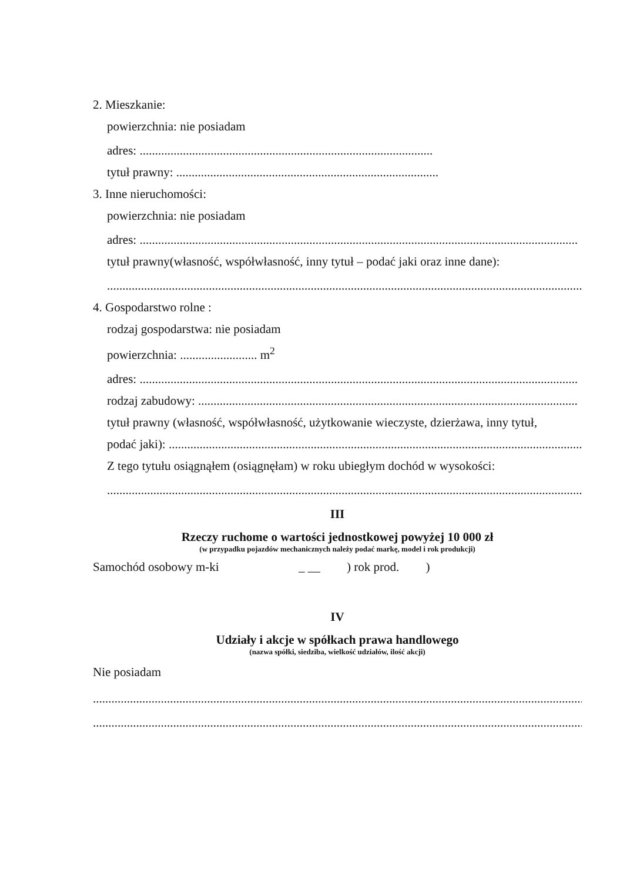2. Mieszkanie:
powierzchnia: nie posiadam
adres: ...............................................................................................
tytuł prawny: .....................................................................................
3. Inne nieruchomości:
powierzchnia: nie posiadam
adres: ..............................................................................................................................................
tytuł prawny(własność, współwłasność, inny tytuł – podać jaki oraz inne dane):
..........................................................................................................................................................
4. Gospodarstwo rolne :
rodzaj gospodarstwa: nie posiadam
powierzchnia: ......................... m<sup>2</sup>
adres: ..............................................................................................................................................
rodzaj zabudowy: ...........................................................................................................................
tytuł prawny (własność, współwłasność, użytkowanie wieczyste, dzierżawa, inny tytuł,
podać jaki): ......................................................................................................................................
Z tego tytułu osiągnąłem (osiągnęłam) w roku ubiegłym dochód w wysokości:
..........................................................................................................................................................
III
Rzeczy ruchome o wartości jednostkowej powyżej 10 000 zł
(w przypadku pojazdów mechanicznych należy podać markę, model i rok produkcji)
Samochód osobowy m-ki _ __ ) rok prod. )
IV
Udziały i akcje w spółkach prawa handlowego
(nazwa spółki, siedziba, wielkość udziałów, ilość akcji)
Nie posiadam
.................................................................................................................................................................
.................................................................................................................................................................